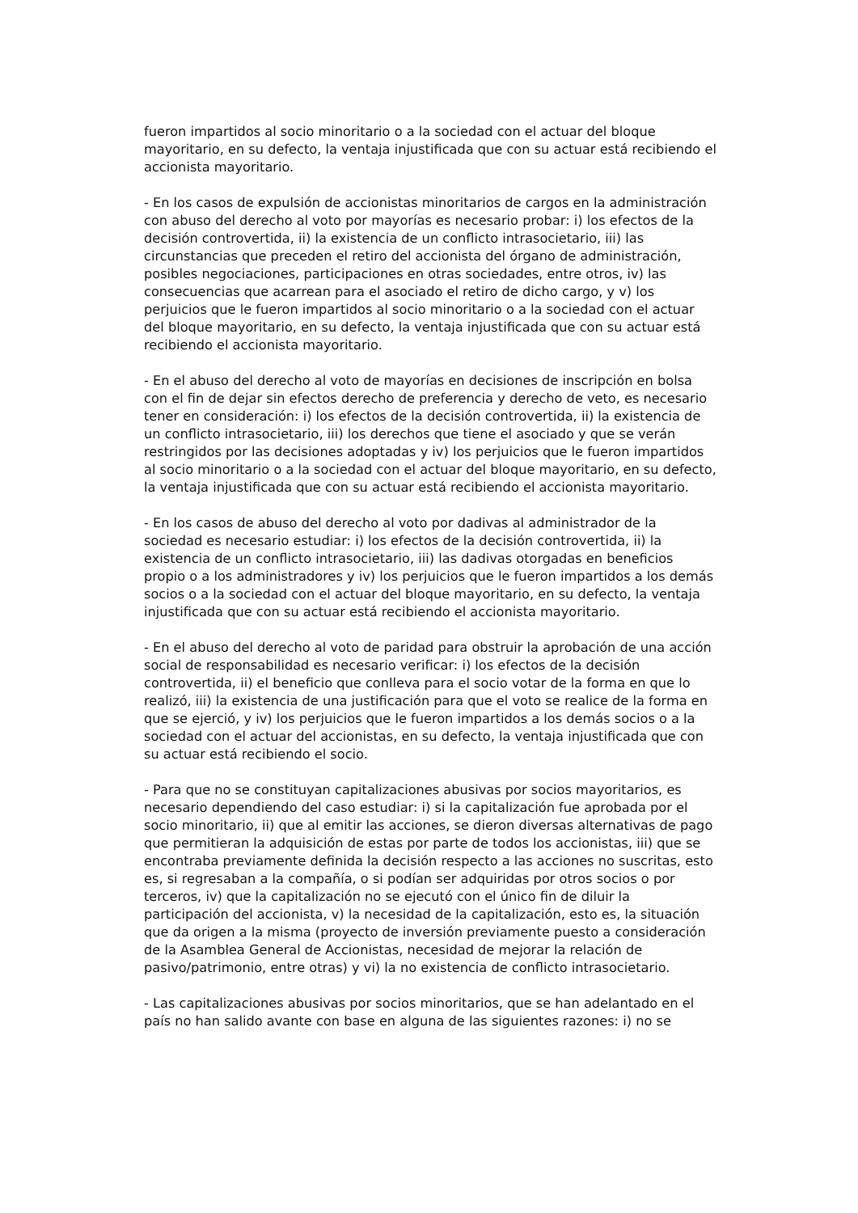fueron impartidos al socio minoritario o a la sociedad con el actuar del bloque mayoritario, en su defecto, la ventaja injustificada que con su actuar está recibiendo el accionista mayoritario.
- En los casos de expulsión de accionistas minoritarios de cargos en la administración con abuso del derecho al voto por mayorías es necesario probar: i) los efectos de la decisión controvertida, ii) la existencia de un conflicto intrasocietario, iii) las circunstancias que preceden el retiro del accionista del órgano de administración, posibles negociaciones, participaciones en otras sociedades, entre otros, iv) las consecuencias que acarrean para el asociado el retiro de dicho cargo, y v) los perjuicios que le fueron impartidos al socio minoritario o a la sociedad con el actuar del bloque mayoritario, en su defecto, la ventaja injustificada que con su actuar está recibiendo el accionista mayoritario.
- En el abuso del derecho al voto de mayorías en decisiones de inscripción en bolsa con el fin de dejar sin efectos derecho de preferencia y derecho de veto, es necesario tener en consideración: i) los efectos de la decisión controvertida, ii) la existencia de un conflicto intrasocietario, iii) los derechos que tiene el asociado y que se verán restringidos por las decisiones adoptadas y iv) los perjuicios que le fueron impartidos al socio minoritario o a la sociedad con el actuar del bloque mayoritario, en su defecto, la ventaja injustificada que con su actuar está recibiendo el accionista mayoritario.
- En los casos de abuso del derecho al voto por dadivas al administrador de la sociedad es necesario estudiar: i) los efectos de la decisión controvertida, ii) la existencia de un conflicto intrasocietario, iii) las dadivas otorgadas en beneficios propio o a los administradores y iv) los perjuicios que le fueron impartidos a los demás socios o a la sociedad con el actuar del bloque mayoritario, en su defecto, la ventaja injustificada que con su actuar está recibiendo el accionista mayoritario.
- En el abuso del derecho al voto de paridad para obstruir la aprobación de una acción social de responsabilidad es necesario verificar: i) los efectos de la decisión controvertida, ii) el beneficio que conlleva para el socio votar de la forma en que lo realizó, iii) la existencia de una justificación para que el voto se realice de la forma en que se ejerció, y iv) los perjuicios que le fueron impartidos a los demás socios o a la sociedad con el actuar del accionistas, en su defecto, la ventaja injustificada que con su actuar está recibiendo el socio.
- Para que no se constituyan capitalizaciones abusivas por socios mayoritarios, es necesario dependiendo del caso estudiar: i) si la capitalización fue aprobada por el socio minoritario, ii) que al emitir las acciones, se dieron diversas alternativas de pago que permitieran la adquisición de estas por parte de todos los accionistas, iii) que se encontraba previamente definida la decisión respecto a las acciones no suscritas, esto es, si regresaban a la compañía, o si podían ser adquiridas por otros socios o por terceros, iv) que la capitalización no se ejecutó con el único fin de diluir la participación del accionista, v) la necesidad de la capitalización, esto es, la situación que da origen a la misma (proyecto de inversión previamente puesto a consideración de la Asamblea General de Accionistas, necesidad de mejorar la relación de pasivo/patrimonio, entre otras) y vi) la no existencia de conflicto intrasocietario.
- Las capitalizaciones abusivas por socios minoritarios, que se han adelantado en el país no han salido avante con base en alguna de las siguientes razones: i) no se